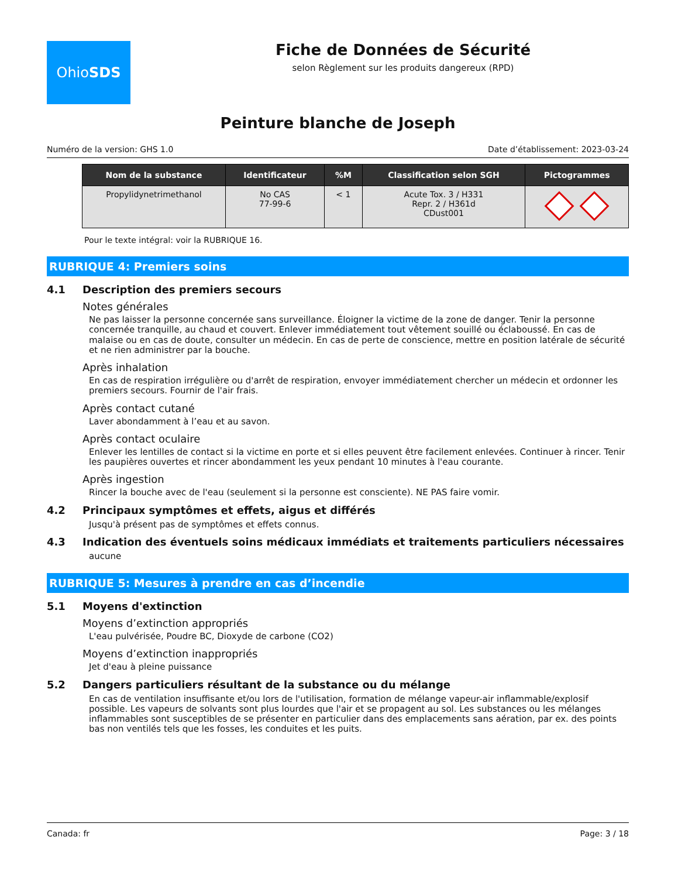Ohio SDS
Fiche de Données de Sécurité
selon Règlement sur les produits dangereux (RPD)
Peinture blanche de Joseph
Numéro de la version: GHS 1.0 Date d’établissement: 2023-03-24
| Nom de la substance | Identificateur | %M | Classification selon SGH | Pictogrammes |
| --- | --- | --- | --- | --- |
| Propylidynetrimethanol | No CAS 77-99-6 | < 1 | Acute Tox. 3 / H331 Repr. 2 / H361d CDust001 | |
Pour le texte intégral: voir la RUBRIQUE 16.
RUBRIQUE 4: Premiers soins
4.1 Description des premiers secours
Notes générales
Ne pas laisser la personne concernée sans surveillance. Éloigner la victime de la zone de danger. Tenir la personne concernée tranquille, au chaud et couvert. Enlever immédiatement tout vêtement souillé ou éclaboussé. En cas de malaise ou en cas de doute, consulter un médecin. En cas de perte de conscience, mettre en position latérale de sécurité et ne rien administrer par la bouche.
Après inhalation
En cas de respiration irrégulière ou d'arrêt de respiration, envoyer immédiatement chercher un médecin et ordonner les premiers secours. Fournir de l'air frais.
Après contact cutané
Laver abondamment à l’eau et au savon.
Après contact oculaire
Enlever les lentilles de contact si la victime en porte et si elles peuvent être facilement enlevées. Continuer à rincer. Tenir les paupières ouvertes et rincer abondamment les yeux pendant 10 minutes à l'eau courante.
Après ingestion
Rincer la bouche avec de l'eau (seulement si la personne est consciente). NE PAS faire vomir.
4.2 Principaux symptômes et effets, aigus et différés
Jusqu'à présent pas de symptômes et effets connus.
4.3 Indication des éventuels soins médicaux immédiats et traitements particuliers nécessaires
aucune
RUBRIQUE 5: Mesures à prendre en cas d’incendie
5.1 Moyens d'extinction
Moyens d’extinction appropriés
L'eau pulvérisée, Poudre BC, Dioxyde de carbone (CO2)
Moyens d’extinction inappropriés
Jet d'eau à pleine puissance
5.2 Dangers particuliers résultant de la substance ou du mélange
En cas de ventilation insuffisante et/ou lors de l'utilisation, formation de mélange vapeur-air inflammable/explosif possible. Les vapeurs de solvants sont plus lourdes que l'air et se propagent au sol. Les substances ou les mélanges inflammables sont susceptibles de se présenter en particulier dans des emplacements sans aération, par ex. des points bas non ventilés tels que les fosses, les conduites et les puits.
Canada: fr Page: 3 / 18